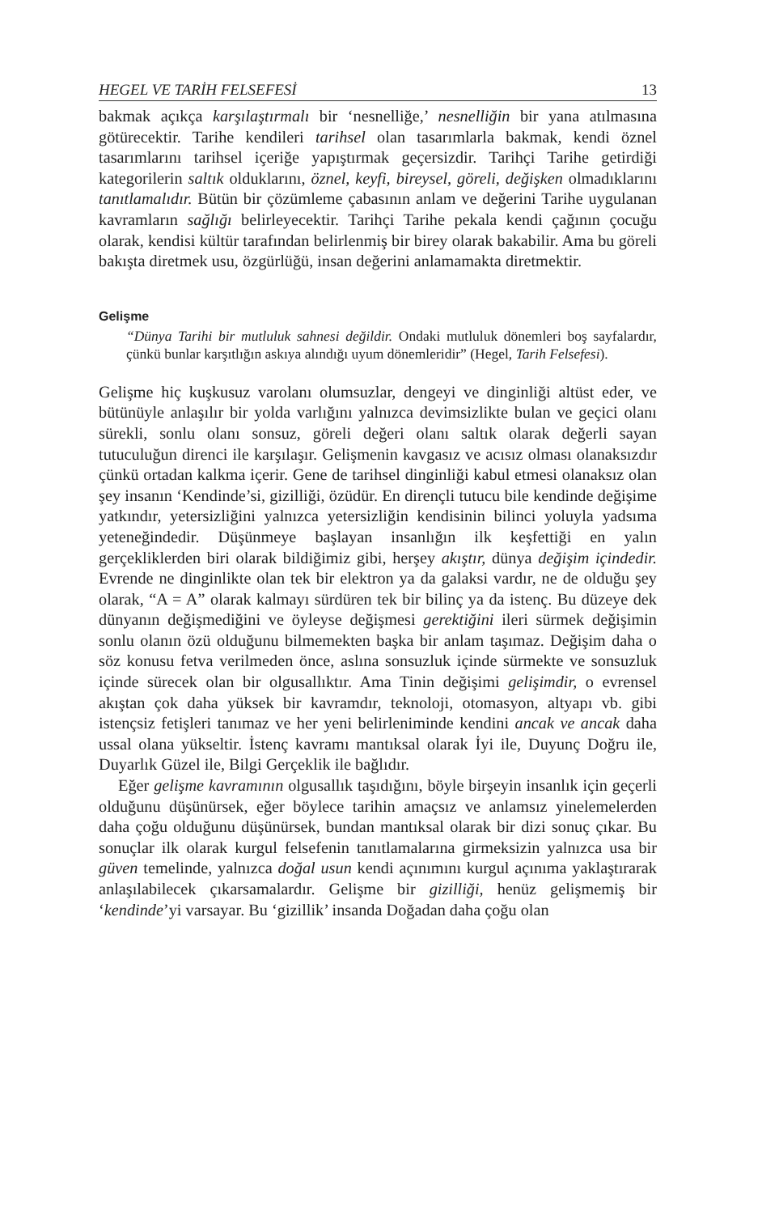HEGEL VE TARİH FELSEFESİ 13
bakmak açıkça karşılaştırmalı bir ‘nesnelliğe,’ nesnelliğin bir yana atılmasına götürecektir. Tarihe kendileri tarihsel olan tasarımlarla bakmak, kendi öznel tasarımlarını tarihsel içeriğe yapıştırmak geçersizdir. Tarihçi Tarihe getirdiği kategorilerin saltık olduklarını, öznel, keyfi, bireysel, göreli, değişken olmadıklarını tanıtlamalıdır. Bütün bir çözümleme çabasının anlam ve değerini Tarihe uygulanan kavramların sağlığı belirleyecektir. Tarihçi Tarihe pekala kendi çağının çocuğu olarak, kendisi kültür tarafından belirlenmiş bir birey olarak bakabilir. Ama bu göreli bakışta diretmek usu, özgürlüğü, insan değerini anlamamakta diretmektir.
Gelişme
“Dünya Tarihi bir mutluluk sahnesi değildir. Ondaki mutluluk dönemleri boş sayfalardır, çünkü bunlar karşıtlığın askıya alındığı uyum dönemleridir” (Hegel, Tarih Felsefesi).
Gelişme hiç kuşkusuz varolanı olumsuzlar, dengeyi ve dinginliği altüst eder, ve bütünüyle anlaşılır bir yolda varlığını yalnızca devimsizlikte bulan ve geçici olanı sürekli, sonlu olanı sonsuz, göreli değeri olanı saltık olarak değerli sayan tutuculuğun direnci ile karşılaşır. Gelişmenin kavgasız ve acısız olması olanaksızdır çünkü ortadan kalkma içerir. Gene de tarihsel dinginliği kabul etmesi olanaksız olan şey insanın ‘Kendinde’si, gizilliği, özüdür. En dirençli tutucu bile kendinde değişime yatkındır, yetersizliğini yalnızca yetersizliğin kendisinin bilinci yoluyla yadsıma yeteneğindedir. Düşünmeye başlayan insanlığın ilk keşfettiği en yalın gerçekliklerden biri olarak bildiğimiz gibi, herşey akıştır, dünya değişim içindedir. Evrende ne dinginlikte olan tek bir elektron ya da galaksi vardır, ne de olduğu şey olarak, “A = A” olarak kalmayı sürdüren tek bir bilinç ya da istenç. Bu düzeye dek dünyanın değişmediğini ve öyleyse değişmesi gerektiğini ileri sürmek değişimin sonlu olanın özü olduğunu bilmemekten başka bir anlam taşımaz. Değişim daha o söz konusu fetva verilmeden önce, aslına sonsuzluk içinde sürmekte ve sonsuzluk içinde sürecek olan bir olgusallıktır. Ama Tinin değişimi gelişimdir, o evrensel akıştan çok daha yüksek bir kavramdır, teknoloji, otomasyon, altyapı vb. gibi istençsiz fetişleri tanımaz ve her yeni belirleniminde kendini ancak ve ancak daha ussal olana yükseltir. İstenç kavramı mantıksal olarak İyi ile, Duyunç Doğru ile, Duyarlık Güzel ile, Bilgi Gerçeklik ile bağlıdır.
Eğer gelişme kavramının olgusallık taşıdığını, böyle birşeyin insanlık için geçerli olduğunu düşünürsek, eğer böylece tarihin amaçsız ve anlamsız yinelemelerden daha çoğu olduğunu düşünürsek, bundan mantıksal olarak bir dizi sonuç çıkar. Bu sonuçlar ilk olarak kurgul felsefenin tanıtlamalarına girmeksizin yalnızca usa bir güven temelinde, yalnızca doğal usun kendi açınımını kurgul açınıma yaklaştırarak anlaşılabilecek çıkarsamalardır. Gelişme bir gizilliği, henüz gelişmemiş bir ‘kendinde’yi varsayar. Bu ‘gizillik’ insanda Doğadan daha çoğu olan